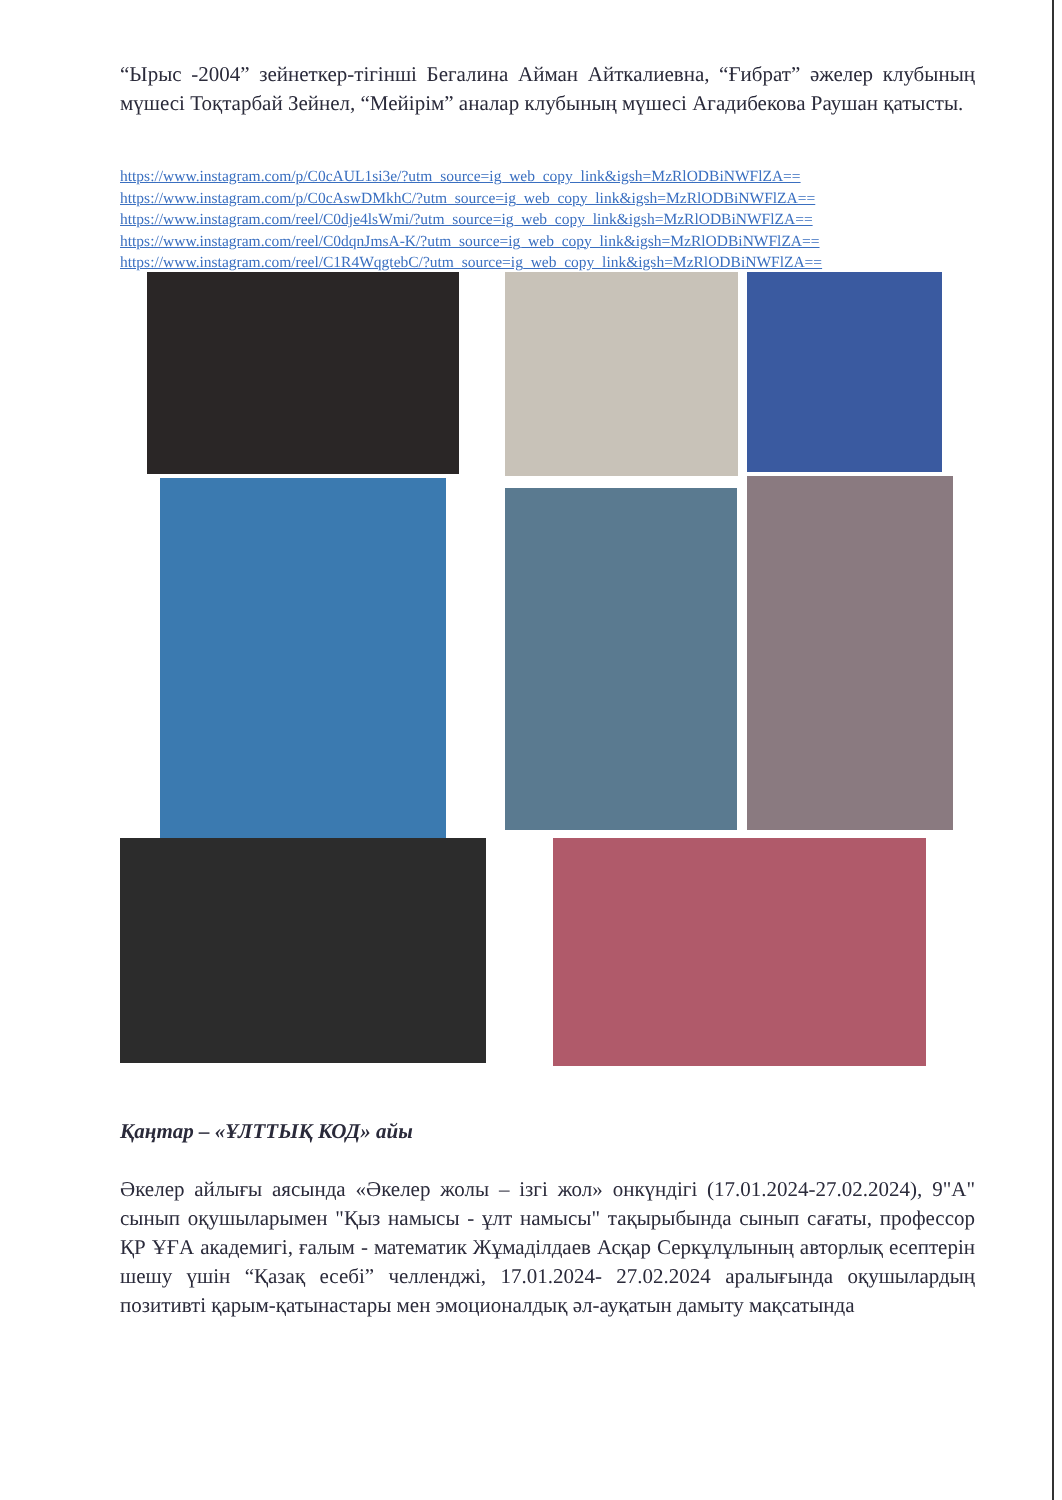“Ырыс -2004” зейнеткер-тігінші Бегалина Айман Айткалиевна, “Ғибрат” әжелер клубының мүшесі Тоқтарбай Зейнел, “Мейірім” аналар клубының мүшесі Агадибекова Раушан қатысты.
https://www.instagram.com/p/C0cAUL1si3e/?utm_source=ig_web_copy_link&igsh=MzRlODBiNWFlZA==
https://www.instagram.com/p/C0cAswDMkhC/?utm_source=ig_web_copy_link&igsh=MzRlODBiNWFlZA==
https://www.instagram.com/reel/C0dje4lsWmi/?utm_source=ig_web_copy_link&igsh=MzRlODBiNWFlZA==
https://www.instagram.com/reel/C0dqnJmsA-K/?utm_source=ig_web_copy_link&igsh=MzRlODBiNWFlZA==
https://www.instagram.com/reel/C1R4WqgtebC/?utm_source=ig_web_copy_link&igsh=MzRlODBiNWFlZA==
Қаңтар – «ҰЛТТЫҚ КОД» айы
Әкелер айлығы аясында «Әкелер жолы – ізгі жол» онкүндігі (17.01.2024-27.02.2024), 9"А" сынып оқушыларымен "Қыз намысы - ұлт намысы" тақырыбында сынып сағаты, профессор ҚР ҰҒА академигі, ғалым - математик Жұмаділдаев Асқар Серкұлұлының авторлық есептерін шешу үшін “Қазақ есебі” челленджі, 17.01.2024- 27.02.2024 аралығында оқушылардың позитивті қарым-қатынастары мен эмоционалдық әл-ауқатын дамыту мақсатында